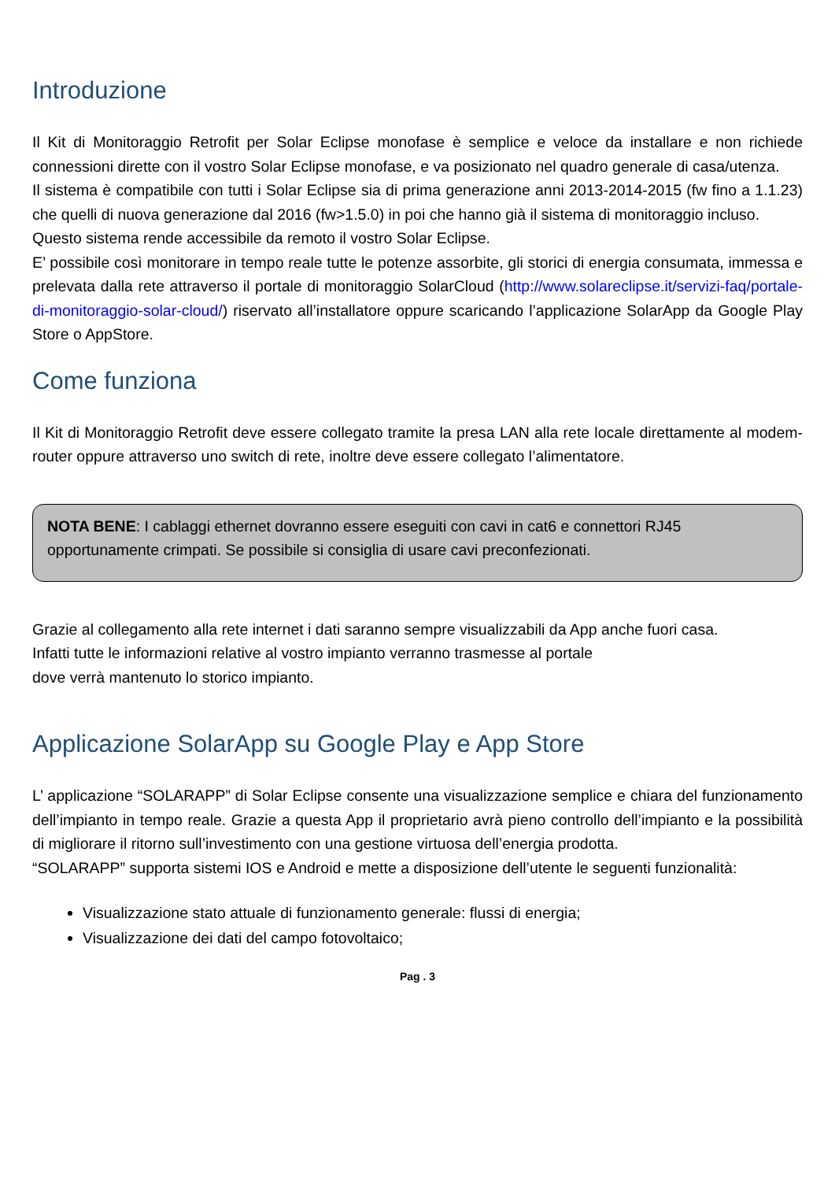Introduzione
Il Kit di Monitoraggio Retrofit per Solar Eclipse monofase è semplice e veloce da installare e non richiede connessioni dirette con il vostro Solar Eclipse monofase, e va posizionato nel quadro generale di casa/utenza.
Il sistema è compatibile con tutti i Solar Eclipse sia di prima generazione anni 2013-2014-2015 (fw fino a 1.1.23) che quelli di nuova generazione dal 2016 (fw>1.5.0) in poi che hanno già il sistema di monitoraggio incluso.
Questo sistema rende accessibile da remoto il vostro Solar Eclipse.
E’ possibile così monitorare in tempo reale tutte le potenze assorbite, gli storici di energia consumata, immessa e prelevata dalla rete attraverso il portale di monitoraggio SolarCloud (http://www.solareclipse.it/servizi-faq/portale-di-monitoraggio-solar-cloud/) riservato all’installatore oppure scaricando l’applicazione SolarApp da Google Play Store o AppStore.
Come funziona
Il Kit di Monitoraggio Retrofit deve essere collegato tramite la presa LAN alla rete locale direttamente al modem-router oppure attraverso uno switch di rete, inoltre deve essere collegato l’alimentatore.
NOTA BENE: I cablaggi ethernet dovranno essere eseguiti con cavi in cat6 e connettori RJ45 opportunamente crimpati. Se possibile si consiglia di usare cavi preconfezionati.
Grazie al collegamento alla rete internet i dati saranno sempre visualizzabili da App anche fuori casa.
Infatti tutte le informazioni relative al vostro impianto verranno trasmesse al portale
dove verrà mantenuto lo storico impianto.
Applicazione SolarApp su Google Play e App Store
L’ applicazione “SOLARAPP” di Solar Eclipse consente una visualizzazione semplice e chiara del funzionamento dell’impianto in tempo reale. Grazie a questa App il proprietario avrà pieno controllo dell’impianto e la possibilità di migliorare il ritorno sull’investimento con una gestione virtuosa dell’energia prodotta.
“SOLARAPP” supporta sistemi IOS e Android e mette a disposizione dell’utente le seguenti funzionalità:
Visualizzazione stato attuale di funzionamento generale: flussi di energia;
Visualizzazione dei dati del campo fotovoltaico;
Pag . 3